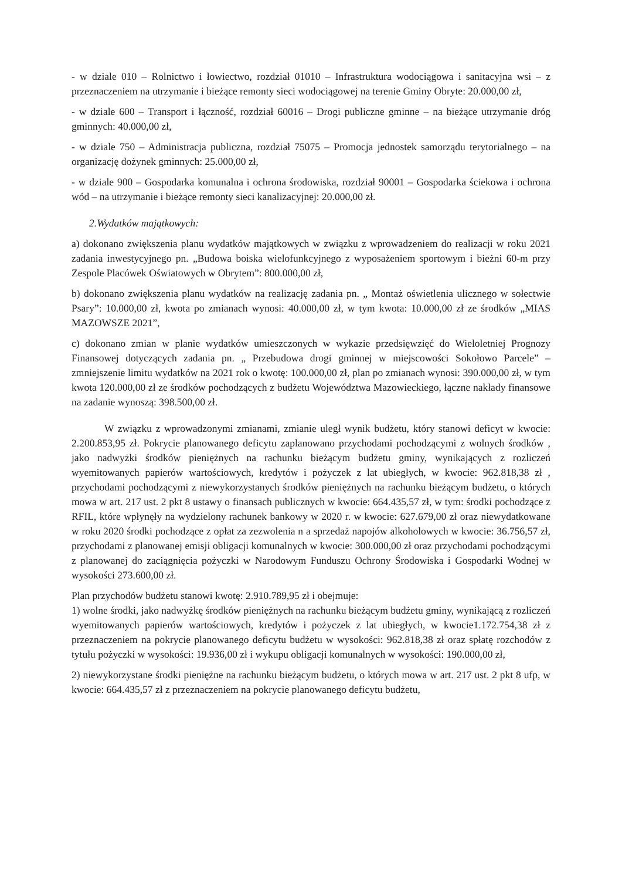- w dziale 010 – Rolnictwo i łowiectwo, rozdział 01010 – Infrastruktura wodociągowa i sanitacyjna wsi – z przeznaczeniem na utrzymanie i bieżące remonty sieci wodociągowej na terenie Gminy Obryte: 20.000,00 zł,
- w dziale 600 – Transport i łączność, rozdział 60016 – Drogi publiczne gminne – na bieżące utrzymanie dróg gminnych: 40.000,00 zł,
- w dziale 750 – Administracja publiczna, rozdział 75075 – Promocja jednostek samorządu terytorialnego – na organizację dożynek gminnych: 25.000,00 zł,
- w dziale 900 – Gospodarka komunalna i ochrona środowiska, rozdział 90001 – Gospodarka ściekowa i ochrona wód – na utrzymanie i bieżące remonty sieci kanalizacyjnej: 20.000,00 zł.
2.Wydatków majątkowych:
a) dokonano zwiększenia planu wydatków majątkowych w związku z wprowadzeniem do realizacji w roku 2021 zadania inwestycyjnego pn. „Budowa boiska wielofunkcyjnego z wyposażeniem sportowym i bieżni 60-m przy Zespole Placówek Oświatowych w Obrytem”: 800.000,00 zł,
b) dokonano zwiększenia planu wydatków na realizację zadania pn. „ Montaż oświetlenia ulicznego w sołectwie Psary”: 10.000,00 zł, kwota po zmianach wynosi: 40.000,00 zł, w tym kwota: 10.000,00 zł ze środków „MIAS MAZOWSZE 2021”,
c) dokonano zmian w planie wydatków umieszczonych w wykazie przedsięwzięć do Wieloletniej Prognozy Finansowej dotyczących zadania pn. „ Przebudowa drogi gminnej w miejscowości Sokołowo Parcele” – zmniejszenie limitu wydatków na 2021 rok o kwotę: 100.000,00 zł, plan po zmianach wynosi: 390.000,00 zł, w tym kwota 120.000,00 zł ze środków pochodzących z budżetu Województwa Mazowieckiego, łączne nakłady finansowe na zadanie wynoszą: 398.500,00 zł.
W związku z wprowadzonymi zmianami, zmianie uległ wynik budżetu, który stanowi deficyt w kwocie: 2.200.853,95 zł. Pokrycie planowanego deficytu zaplanowano przychodami pochodzącymi z wolnych środków , jako nadwyżki środków pieniężnych na rachunku bieżącym budżetu gminy, wynikających z rozliczeń wyemitowanych papierów wartościowych, kredytów i pożyczek z lat ubiegłych, w kwocie: 962.818,38 zł , przychodami pochodzącymi z niewykorzystanych środków pieniężnych na rachunku bieżącym budżetu, o których mowa w art. 217 ust. 2 pkt 8 ustawy o finansach publicznych w kwocie: 664.435,57 zł, w tym: środki pochodzące z RFIL, które wpłynęły na wydzielony rachunek bankowy w 2020 r. w kwocie: 627.679,00 zł oraz niewydatkowane w roku 2020 środki pochodzące z opłat za zezwolenia n a sprzedaż napojów alkoholowych w kwocie: 36.756,57 zł, przychodami z planowanej emisji obligacji komunalnych w kwocie: 300.000,00 zł oraz przychodami pochodzącymi z planowanej do zaciągnięcia pożyczki w Narodowym Funduszu Ochrony Środowiska i Gospodarki Wodnej w wysokości 273.600,00 zł.
Plan przychodów budżetu stanowi kwotę: 2.910.789,95 zł i obejmuje:
1) wolne środki, jako nadwyżkę środków pieniężnych na rachunku bieżącym budżetu gminy, wynikającą z rozliczeń wyemitowanych papierów wartościowych, kredytów i pożyczek z lat ubiegłych, w kwocie1.172.754,38 zł z przeznaczeniem na pokrycie planowanego deficytu budżetu w wysokości: 962.818,38 zł oraz spłatę rozchodów z tytułu pożyczki w wysokości: 19.936,00 zł i wykupu obligacji komunalnych w wysokości: 190.000,00 zł,
2) niewykorzystane środki pieniężne na rachunku bieżącym budżetu, o których mowa w art. 217 ust. 2 pkt 8 ufp, w kwocie: 664.435,57 zł z przeznaczeniem na pokrycie planowanego deficytu budżetu,